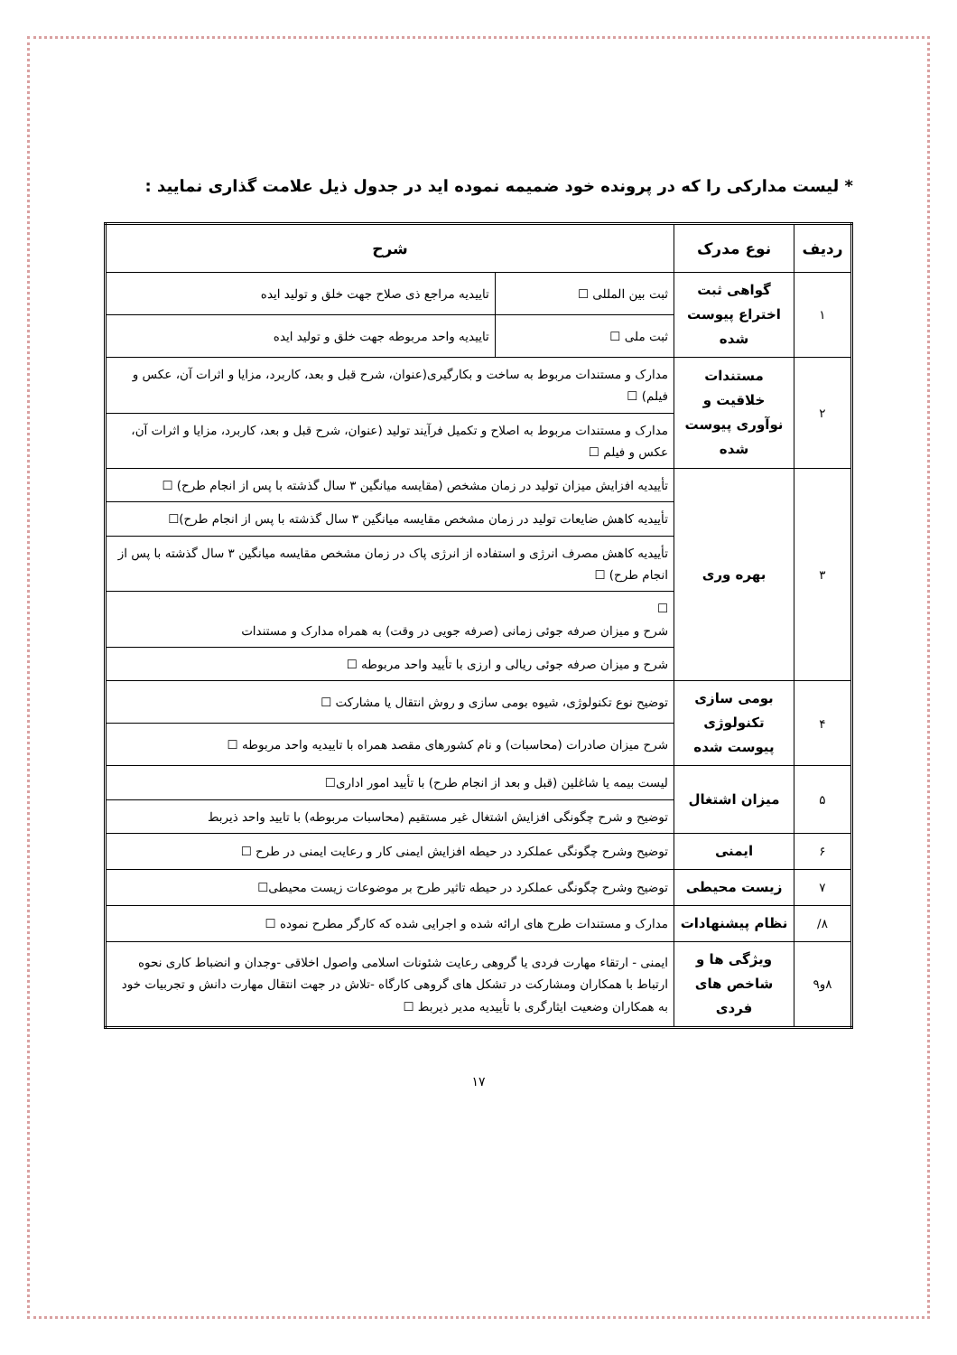* لیست مدارکی را که در پرونده خود ضمیمه نموده اید در جدول ذیل علامت گذاری نمایید :
| ردیف | نوع مدرک | شرح | |
| --- | --- | --- | --- |
| ۱ | گواهی ثبت اختراع پیوست شده | ثبت بین المللی ☐ | تاییدیه مراجع ذی صلاح جهت خلق و تولید ایده |
| | | ثبت ملی ☐ | تاییدیه واحد مربوطه جهت خلق و تولید ایده |
| ۲ | مستندات خلاقیت و نوآوری پیوست شده | مدارک و مستندات مربوط به ساخت و بکارگیری(عنوان، شرح قبل و بعد، کاربرد، مزایا و اثرات آن، عکس و فیلم) ☐ | |
| | | مدارک و مستندات مربوط به اصلاح و تکمیل فرآیند تولید (عنوان، شرح قبل و بعد، کاربرد، مزایا و اثرات آن، عکس و فیلم ☐ | |
| ۳ | بهره وری | تأییدیه افزایش میزان تولید در زمان مشخص (مقایسه میانگین ۳ سال گذشته با پس از انجام طرح) ☐ | |
| | | تأییدیه کاهش ضایعات تولید در زمان مشخص مقایسه میانگین ۳ سال گذشته با پس از انجام طرح)☐ | |
| | | تأییدیه کاهش مصرف انرژی و استفاده از انرژی پاک در زمان مشخص مقایسه میانگین ۳ سال گذشته با پس از انجام طرح) ☐ | |
| | | ☐ شرح و میزان صرفه جوئی زمانی (صرفه جویی در وقت) به همراه مدارک و مستندات | |
| | | شرح و میزان صرفه جوئی ریالی و ارزی با تأیید واحد مربوطه ☐ | |
| ۴ | بومی سازی تکنولوژی پیوست شده | توضیح نوع تکنولوژی، شیوه بومی سازی و روش انتقال یا مشارکت ☐ | |
| | | شرح میزان صادرات (محاسبات) و نام کشورهای مقصد همراه با تاییدیه واحد مربوطه ☐ | |
| ۵ | میزان اشتغال | لیست بیمه یا شاغلین (قبل و بعد از انجام طرح) با تأیید امور اداری☐ | |
| | | توضیح و شرح چگونگی افزایش اشتغال غیر مستقیم (محاسبات مربوطه) با تایید واحد ذیربط | |
| ۶ | ایمنی | توضیح وشرح چگونگی عملکرد در حیطه افزایش ایمنی کار و رعایت ایمنی در طرح ☐ | |
| ۷ | زیست محیطی | توضیح وشرح چگونگی عملکرد در حیطه تاثیر طرح بر موضوعات زیست محیطی☐ | |
| ۸/ | نظام پیشنهادات | مدارک و مستندات طرح های ارائه شده و اجرایی شده که کارگر مطرح نموده ☐ | |
| ۸و۹ | ویژگی ها و شاخص های فردی | ایمنی - ارتقاء مهارت فردی یا گروهی رعایت شئونات اسلامی واصول اخلاقی -وجدان و انضباط کاری نحوه ارتباط با همکاران ومشارکت در تشکل های گروهی کارگاه -تلاش در جهت انتقال مهارت دانش و تجربیات خود به همکاران وضعیت ایثارگری با تأییدیه مدیر ذیربط ☐ | |
۱۷